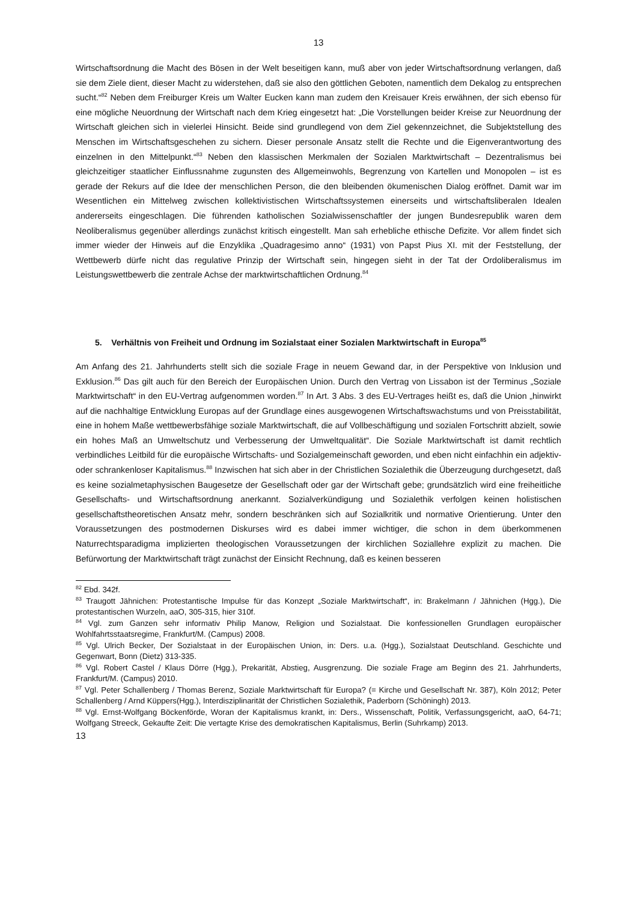13
Wirtschaftsordnung die Macht des Bösen in der Welt beseitigen kann, muß aber von jeder Wirtschaftsordnung verlangen, daß sie dem Ziele dient, dieser Macht zu widerstehen, daß sie also den göttlichen Geboten, namentlich dem Dekalog zu entsprechen sucht.“<sup>82</sup> Neben dem Freiburger Kreis um Walter Eucken kann man zudem den Kreisauer Kreis erwähnen, der sich ebenso für eine mögliche Neuordnung der Wirtschaft nach dem Krieg eingesetzt hat: „Die Vorstellungen beider Kreise zur Neuordnung der Wirtschaft gleichen sich in vielerlei Hinsicht. Beide sind grundlegend von dem Ziel gekennzeichnet, die Subjektstellung des Menschen im Wirtschaftsgeschehen zu sichern. Dieser personale Ansatz stellt die Rechte und die Eigenverantwortung des einzelnen in den Mittelpunkt.“<sup>83</sup> Neben den klassischen Merkmalen der Sozialen Marktwirtschaft – Dezentralismus bei gleichzeitiger staatlicher Einflussnahme zugunsten des Allgemeinwohls, Begrenzung von Kartellen und Monopolen – ist es gerade der Rekurs auf die Idee der menschlichen Person, die den bleibenden ökumenischen Dialog eröffnet. Damit war im Wesentlichen ein Mittelweg zwischen kollektivistischen Wirtschaftssystemen einerseits und wirtschaftsliberalen Idealen andererseits eingeschlagen. Die führenden katholischen Sozialwissenschaftler der jungen Bundesrepublik waren dem Neoliberalismus gegenüber allerdings zunächst kritisch eingestellt. Man sah erhebliche ethische Defizite. Vor allem findet sich immer wieder der Hinweis auf die Enzyklika „Quadragesimo anno“ (1931) von Papst Pius XI. mit der Feststellung, der Wettbewerb dürfe nicht das regulative Prinzip der Wirtschaft sein, hingegen sieht in der Tat der Ordoliberalismus im Leistungswettbewerb die zentrale Achse der marktwirtschaftlichen Ordnung.<sup>84</sup>
5. Verhältnis von Freiheit und Ordnung im Sozialstaat einer Sozialen Marktwirtschaft in Europa<sup>85</sup>
Am Anfang des 21. Jahrhunderts stellt sich die soziale Frage in neuem Gewand dar, in der Perspektive von Inklusion und Exklusion.<sup>86</sup> Das gilt auch für den Bereich der Europäischen Union. Durch den Vertrag von Lissabon ist der Terminus „Soziale Marktwirtschaft“ in den EU-Vertrag aufgenommen worden.<sup>87</sup> In Art. 3 Abs. 3 des EU-Vertrages heißt es, daß die Union „hinwirkt auf die nachhaltige Entwicklung Europas auf der Grundlage eines ausgewogenen Wirtschaftswachstums und von Preisstabilität, eine in hohem Maße wettbewerbsfähige soziale Marktwirtschaft, die auf Vollbeschäftigung und sozialen Fortschritt abzielt, sowie ein hohes Maß an Umweltschutz und Verbesserung der Umweltqualität“. Die Soziale Marktwirtschaft ist damit rechtlich verbindliches Leitbild für die europäische Wirtschafts- und Sozialgemeinschaft geworden, und eben nicht einfachhin ein adjektiv- oder schrankenloser Kapitalismus.<sup>88</sup> Inzwischen hat sich aber in der Christlichen Sozialethik die Überzeugung durchgesetzt, daß es keine sozialmetaphysischen Baugesetze der Gesellschaft oder gar der Wirtschaft gebe; grundsätzlich wird eine freiheitliche Gesellschafts- und Wirtschaftsordnung anerkannt. Sozialverkündigung und Sozialethik verfolgen keinen holistischen gesellschaftstheoretischen Ansatz mehr, sondern beschränken sich auf Sozialkritik und normative Orientierung. Unter den Voraussetzungen des postmodernen Diskurses wird es dabei immer wichtiger, die schon in dem überkommenen Naturrechtsparadigma implizierten theologischen Voraussetzungen der kirchlichen Soziallehre explizit zu machen. Die Befürwortung der Marktwirtschaft trägt zunächst der Einsicht Rechnung, daß es keinen besseren
<sup>82</sup> Ebd. 342f.
<sup>83</sup> Traugott Jähnichen: Protestantische Impulse für das Konzept „Soziale Marktwirtschaft“, in: Brakelmann / Jähnichen (Hgg.), Die protestantischen Wurzeln, aaO, 305-315, hier 310f.
<sup>84</sup> Vgl. zum Ganzen sehr informativ Philip Manow, Religion und Sozialstaat. Die konfessionellen Grundlagen europäischer Wohlfahrtsstaatsregime, Frankfurt/M. (Campus) 2008.
<sup>85</sup> Vgl. Ulrich Becker, Der Sozialstaat in der Europäischen Union, in: Ders. u.a. (Hgg.), Sozialstaat Deutschland. Geschichte und Gegenwart, Bonn (Dietz) 313-335.
<sup>86</sup> Vgl. Robert Castel / Klaus Dörre (Hgg.), Prekarität, Abstieg, Ausgrenzung. Die soziale Frage am Beginn des 21. Jahrhunderts, Frankfurt/M. (Campus) 2010.
<sup>87</sup> Vgl. Peter Schallenberg / Thomas Berenz, Soziale Marktwirtschaft für Europa? (= Kirche und Gesellschaft Nr. 387), Köln 2012; Peter Schallenberg / Arnd Küppers(Hgg.), Interdisziplinarität der Christlichen Sozialethik, Paderborn (Schöningh) 2013.
<sup>88</sup> Vgl. Ernst-Wolfgang Böckenförde, Woran der Kapitalismus krankt, in: Ders., Wissenschaft, Politik, Verfassungsgericht, aaO, 64-71; Wolfgang Streeck, Gekaufte Zeit: Die vertagte Krise des demokratischen Kapitalismus, Berlin (Suhrkamp) 2013.
13